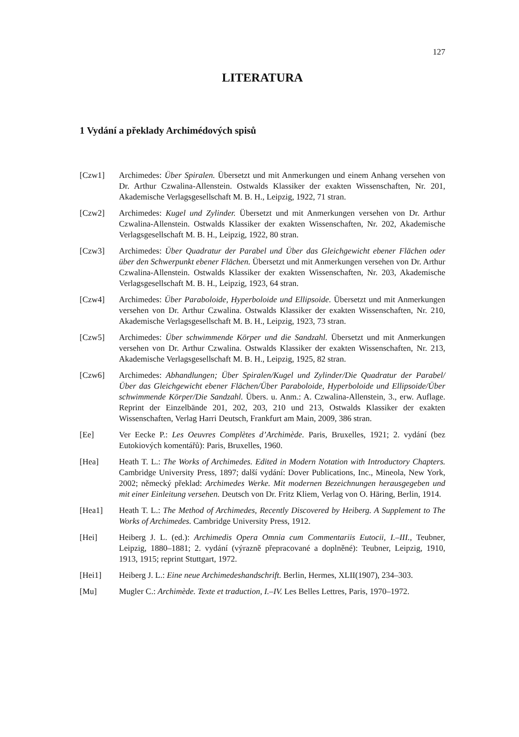127
LITERATURA
1 Vydání a překlady Archimédových spisů
[Czw1] Archimedes: Über Spiralen. Übersetzt und mit Anmerkungen und einem Anhang versehen von Dr. Arthur Czwalina-Allenstein. Ostwalds Klassiker der exakten Wissenschaften, Nr. 201, Akademische Verlagsgesellschaft M. B. H., Leipzig, 1922, 71 stran.
[Czw2] Archimedes: Kugel und Zylinder. Übersetzt und mit Anmerkungen versehen von Dr. Arthur Czwalina-Allenstein. Ostwalds Klassiker der exakten Wissenschaften, Nr. 202, Akademische Verlagsgesellschaft M. B. H., Leipzig, 1922, 80 stran.
[Czw3] Archimedes: Über Quadratur der Parabel und Über das Gleichgewicht ebener Flächen oder über den Schwerpunkt ebener Flächen. Übersetzt und mit Anmerkungen versehen von Dr. Arthur Czwalina-Allenstein. Ostwalds Klassiker der exakten Wissenschaften, Nr. 203, Akademische Verlagsgesellschaft M. B. H., Leipzig, 1923, 64 stran.
[Czw4] Archimedes: Über Paraboloide, Hyperboloide und Ellipsoide. Übersetzt und mit Anmerkungen versehen von Dr. Arthur Czwalina. Ostwalds Klassiker der exakten Wissenschaften, Nr. 210, Akademische Verlagsgesellschaft M. B. H., Leipzig, 1923, 73 stran.
[Czw5] Archimedes: Über schwimmende Körper und die Sandzahl. Übersetzt und mit Anmerkungen versehen von Dr. Arthur Czwalina. Ostwalds Klassiker der exakten Wissenschaften, Nr. 213, Akademische Verlagsgesellschaft M. B. H., Leipzig, 1925, 82 stran.
[Czw6] Archimedes: Abhandlungen; Über Spiralen/Kugel und Zylinder/Die Quadratur der Parabel/Über das Gleichgewicht ebener Flächen/Über Paraboloide, Hyperboloide und Ellipsoide/Über schwimmende Körper/Die Sandzahl. Übers. u. Anm.: A. Czwalina-Allenstein, 3., erw. Auflage. Reprint der Einzelbände 201, 202, 203, 210 und 213, Ostwalds Klassiker der exakten Wissenschaften, Verlag Harri Deutsch, Frankfurt am Main, 2009, 386 stran.
[Ee] Ver Eecke P.: Les Oeuvres Complètes d’Archimède. Paris, Bruxelles, 1921; 2. vydání (bez Eutokiových komentářů): Paris, Bruxelles, 1960.
[Hea] Heath T. L.: The Works of Archimedes. Edited in Modern Notation with Introductory Chapters. Cambridge University Press, 1897; další vydání: Dover Publications, Inc., Mineola, New York, 2002; německý překlad: Archimedes Werke. Mit modernen Bezeichnungen herausgegeben und mit einer Einleitung versehen. Deutsch von Dr. Fritz Kliem, Verlag von O. Häring, Berlin, 1914.
[Hea1] Heath T. L.: The Method of Archimedes, Recently Discovered by Heiberg. A Supplement to The Works of Archimedes. Cambridge University Press, 1912.
[Hei] Heiberg J. L. (ed.): Archimedis Opera Omnia cum Commentariis Eutocii, I.–III., Teubner, Leipzig, 1880–1881; 2. vydání (výrazně přepracované a doplněné): Teubner, Leipzig, 1910, 1913, 1915; reprint Stuttgart, 1972.
[Hei1] Heiberg J. L.: Eine neue Archimedeshandschrift. Berlin, Hermes, XLII(1907), 234–303.
[Mu] Mugler C.: Archimède. Texte et traduction, I.–IV. Les Belles Lettres, Paris, 1970–1972.